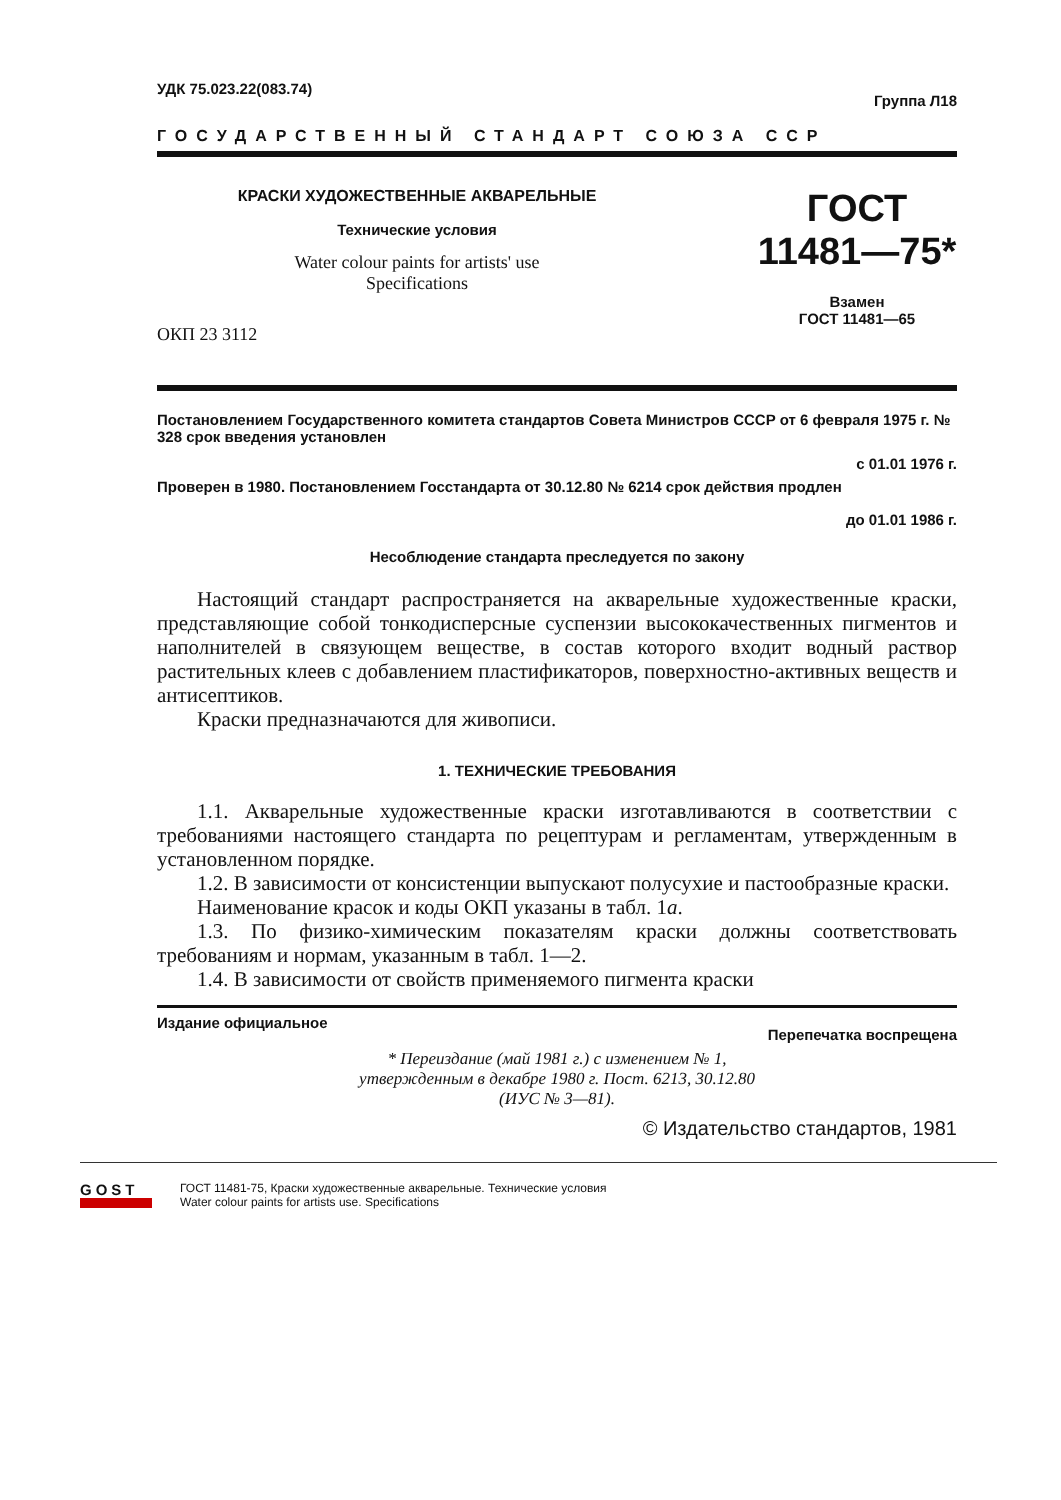УДК 75.023.22(083.74) Группа Л18
ГОСУДАРСТВЕННЫЙ СТАНДАРТ СОЮЗА ССР
КРАСКИ ХУДОЖЕСТВЕННЫЕ АКВАРЕЛЬНЫЕ
Технические условия
Water colour paints for artists' use
Specifications
ОКП 23 3112
ГОСТ
11481—75*
Взамен
ГОСТ 11481—65
Постановлением Государственного комитета стандартов Совета Министров СССР от 6 февраля 1975 г. № 328 срок введения установлен
с 01.01 1976 г.
Проверен в 1980. Постановлением Госстандарта от 30.12.80 № 6214 срок действия продлен
до 01.01 1986 г.
Несоблюдение стандарта преследуется по закону
Настоящий стандарт распространяется на акварельные художественные краски, представляющие собой тонкодисперсные суспензии высококачественных пигментов и наполнителей в связующем веществе, в состав которого входит водный раствор растительных клеев с добавлением пластификаторов, поверхностно-активных веществ и антисептиков.
Краски предназначаются для живописи.
1. ТЕХНИЧЕСКИЕ ТРЕБОВАНИЯ
1.1. Акварельные художественные краски изготавливаются в соответствии с требованиями настоящего стандарта по рецептурам и регламентам, утвержденным в установленном порядке.
1.2. В зависимости от консистенции выпускают полусухие и пастообразные краски.
Наименование красок и коды ОКП указаны в табл. 1а.
1.3. По физико-химическим показателям краски должны соответствовать требованиям и нормам, указанным в табл. 1—2.
1.4. В зависимости от свойств применяемого пигмента краски
Издание официальное Перепечатка воспрещена
* Переиздание (май 1981 г.) с изменением № 1,
утвержденным в декабре 1980 г. Пост. 6213, 30.12.80
(ИУС № 3—81).
© Издательство стандартов, 1981
GOST
ГОСТ 11481-75, Краски художественные акварельные. Технические условия
Water colour paints for artists use. Specifications